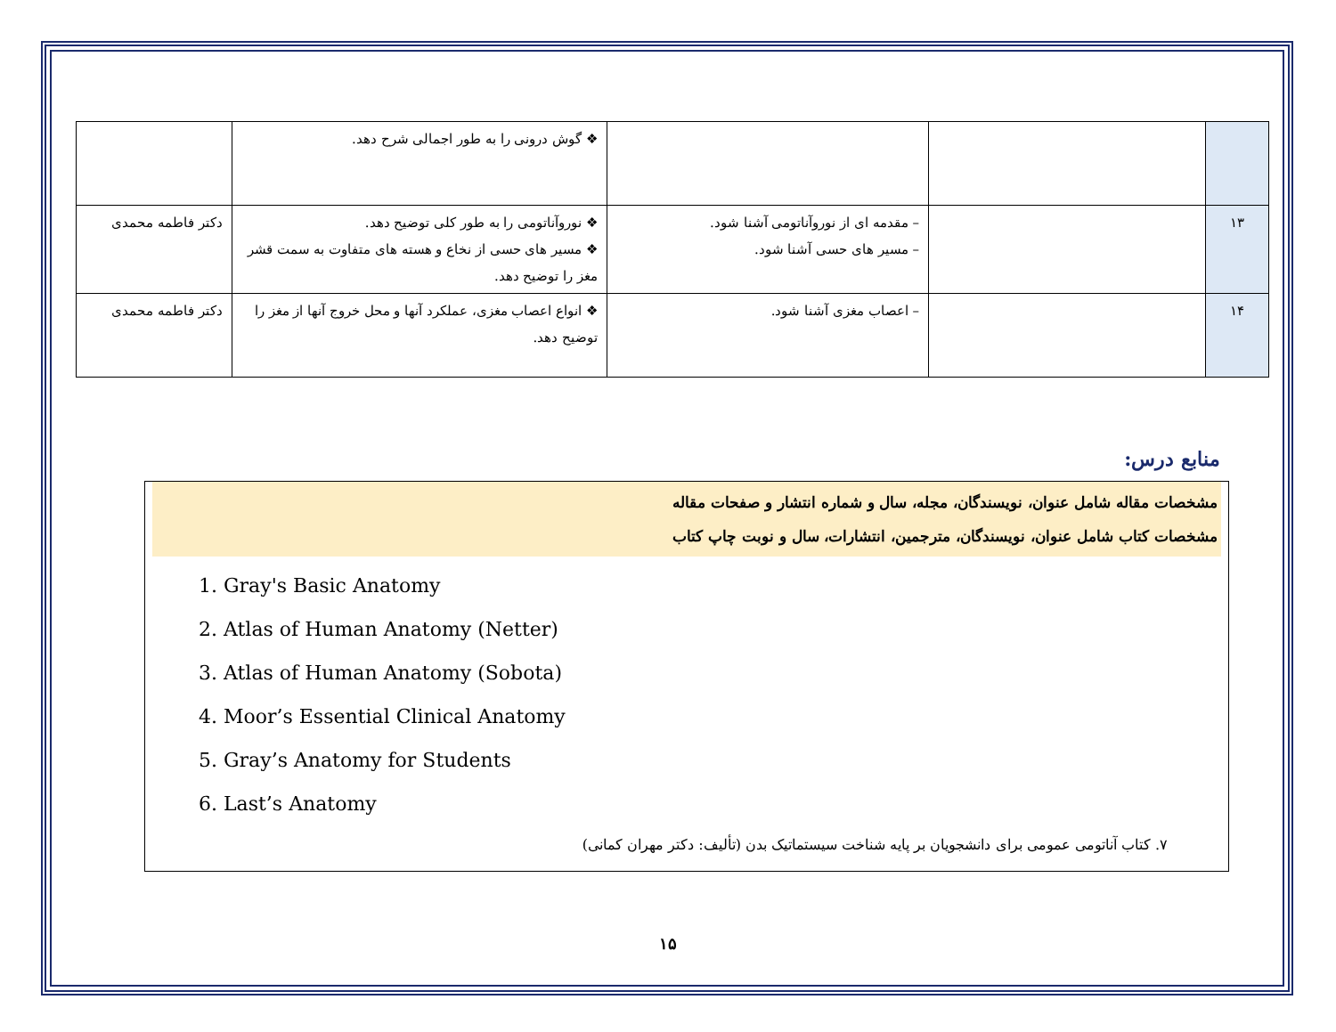| | | | ❖ گوش درونی را به طور اجمالی شرح دهد. | |
| ۱۳ | | – مقدمه ای از نوروآناتومی آشنا شود. – مسیر های حسی آشنا شود. | ❖ نوروآناتومی را به طور کلی توضیح دهد. ❖ مسیر های حسی از نخاع و هسته های متفاوت به سمت قشر مغز را توضیح دهد. | دکتر فاطمه محمدی |
| ۱۴ | | – اعصاب مغزی آشنا شود. | ❖ انواع اعصاب مغزی، عملکرد آنها و محل خروج آنها از مغز را توضیح دهد. | دکتر فاطمه محمدی |
منابع درس:
مشخصات مقاله شامل عنوان، نویسندگان، مجله، سال و شماره انتشار و صفحات مقاله
مشخصات کتاب شامل عنوان، نویسندگان، مترجمین، انتشارات، سال و نوبت چاپ کتاب
1. Gray's Basic Anatomy
2. Atlas of Human Anatomy (Netter)
3. Atlas of Human Anatomy (Sobota)
4. Moor’s Essential Clinical Anatomy
5. Gray’s Anatomy for Students
6. Last’s Anatomy
۷. کتاب آناتومی عمومی برای دانشجویان بر پایه شناخت سیستماتیک بدن (تألیف: دکتر مهران کمانی)
۱۵